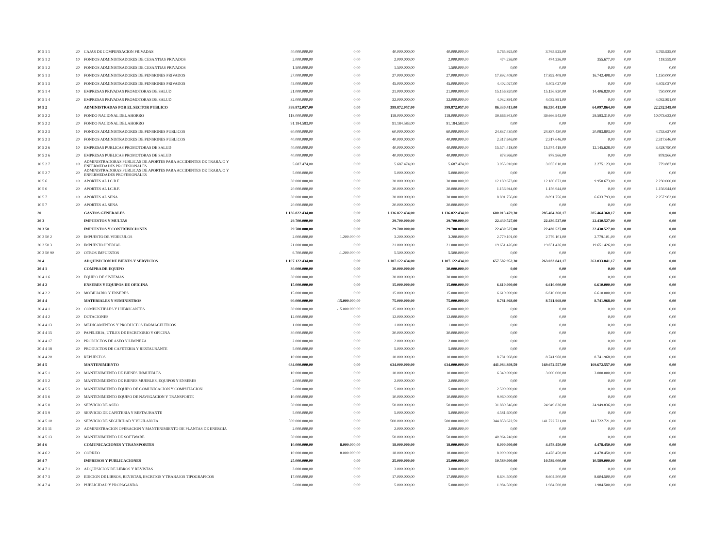| 10 5 1 1 | 20 | CAJAS DE COMPENSACION PRIVADAS | 40.000.000,00 | 0,00 | 40.000.000,00 | 40.000.000,00 | 3.765.925,00 | 3.765.925,00 | 0,00 | 0,00 | 3.765.925,00 |
| 10 5 1 2 | 10 | FONDOS ADMINISTRADORES DE CESANTIAS PRIVADOS | 2.000.000,00 | 0,00 | 2.000.000,00 | 2.000.000,00 | 474.236,00 | 474.236,00 | 355.677,00 | 0,00 | 118.559,00 |
| 10 5 1 2 | 20 | FONDOS ADMINISTRADORES DE CESANTIAS PRIVADOS | 1.500.000,00 | 0,00 | 1.500.000,00 | 1.500.000,00 | 0,00 | 0,00 | 0,00 | 0,00 | 0,00 |
| 10 5 1 3 | 10 | FONDOS ADMINISTRADORES DE PENSIONES PRIVADOS | 27.000.000,00 | 0,00 | 27.000.000,00 | 27.000.000,00 | 17.892.408,00 | 17.892.408,00 | 16.742.408,00 | 0,00 | 1.150.000,00 |
| 10 5 1 3 | 20 | FONDOS ADMINISTRADORES DE PENSIONES PRIVADOS | 45.000.000,00 | 0,00 | 45.000.000,00 | 45.000.000,00 | 4.402.027,00 | 4.402.027,00 | 0,00 | 0,00 | 4.402.027,00 |
| 10 5 1 4 | 10 | EMPRESAS PRIVADAS PROMOTORAS DE SALUD | 21.000.000,00 | 0,00 | 21.000.000,00 | 21.000.000,00 | 15.156.820,00 | 15.156.820,00 | 14.406.820,00 | 0,00 | 750.000,00 |
| 10 5 1 4 | 20 | EMPRESAS PRIVADAS PROMOTORAS DE SALUD | 32.000.000,00 | 0,00 | 32.000.000,00 | 32.000.000,00 | 4.032.891,00 | 4.032.891,00 | 0,00 | 0,00 | 4.032.891,00 |
| 10 5 2 | | ADMINISTRADAS POR EL SECTOR PUBLICO | 399.872.057,00 | 0,00 | 399.872.057,00 | 399.872.057,00 | 86.330.413,00 | 86.330.413,00 | 64.097.864,00 | 0,00 | 22.232.549,00 |
| 10 5 2 2 | 10 | FONDO NACIONAL DEL AHORRO | 118.000.000,00 | 0,00 | 118.000.000,00 | 118.000.000,00 | 39.666.943,00 | 39.666.943,00 | 29.593.310,00 | 0,00 | 10.073.633,00 |
| 10 5 2 2 | 20 | FONDO NACIONAL DEL AHORRO | 91.184.583,00 | 0,00 | 91.184.583,00 | 91.184.583,00 | 0,00 | 0,00 | 0,00 | 0,00 | 0,00 |
| 10 5 2 3 | 10 | FONDOS ADMINISTRADORES DE PENSIONES PUBLICOS | 60.000.000,00 | 0,00 | 60.000.000,00 | 60.000.000,00 | 24.837.430,00 | 24.837.430,00 | 20.083.803,00 | 0,00 | 4.753.627,00 |
| 10 5 2 3 | 20 | FONDOS ADMINISTRADORES DE PENSIONES PUBLICOS | 40.000.000,00 | 0,00 | 40.000.000,00 | 40.000.000,00 | 2.317.646,00 | 2.317.646,00 | 0,00 | 0,00 | 2.317.646,00 |
| 10 5 2 6 | 10 | EMPRESAS PUBLICAS PROMOTORAS DE SALUD | 40.000.000,00 | 0,00 | 40.000.000,00 | 40.000.000,00 | 15.574.418,00 | 15.574.418,00 | 12.145.628,00 | 0,00 | 3.428.790,00 |
| 10 5 2 6 | 20 | EMPRESAS PUBLICAS PROMOTORAS DE SALUD | 40.000.000,00 | 0,00 | 40.000.000,00 | 40.000.000,00 | 878.966,00 | 878.966,00 | 0,00 | 0,00 | 878.966,00 |
| 10 5 2 7 | 10 | ADMINISTRADORAS PUBLICAS DE APORTES PARA ACCIDENTES DE TRABAJO Y ENFERMEDADES PROFESIONALES | 5.687.474,00 | 0,00 | 5.687.474,00 | 5.687.474,00 | 3.055.010,00 | 3.055.010,00 | 2.275.123,00 | 0,00 | 779.887,00 |
| 10 5 2 7 | 20 | ADMINISTRADORAS PUBLICAS DE APORTES PARA ACCIDENTES DE TRABAJO Y ENFERMEDADES PROFESIONALES | 5.000.000,00 | 0,00 | 5.000.000,00 | 5.000.000,00 | 0,00 | 0,00 | 0,00 | 0,00 | 0,00 |
| 10 5 6 | 10 | APORTES AL I.C.B.F. | 30.000.000,00 | 0,00 | 30.000.000,00 | 30.000.000,00 | 12.180.673,00 | 12.180.673,00 | 9.950.673,00 | 0,00 | 2.230.000,00 |
| 10 5 6 | 20 | APORTES AL I.C.B.F. | 20.000.000,00 | 0,00 | 20.000.000,00 | 20.000.000,00 | 1.156.944,00 | 1.156.944,00 | 0,00 | 0,00 | 1.156.944,00 |
| 10 5 7 | 10 | APORTES AL SENA | 30.000.000,00 | 0,00 | 30.000.000,00 | 30.000.000,00 | 8.891.756,00 | 8.891.756,00 | 6.633.793,00 | 0,00 | 2.257.963,00 |
| 10 5 7 | 20 | APORTES AL SENA | 20.000.000,00 | 0,00 | 20.000.000,00 | 20.000.000,00 | 0,00 | 0,00 | 0,00 | 0,00 | 0,00 |
| 20 | | GASTOS GENERALES | 1.136.822.434,00 | 0,00 | 1.136.822.434,00 | 1.136.822.434,00 | 680.013.479,30 | 285.464.368,17 | 285.464.368,17 | 0,00 | 0,00 |
| 20 3 | | IMPUESTOS Y MULTAS | 29.700.000,00 | 0,00 | 29.700.000,00 | 29.700.000,00 | 22.430.527,00 | 22.430.527,00 | 22.430.527,00 | 0,00 | 0,00 |
| 20 3 50 | | IMPUESTOS Y CONTRIBUCIONES | 29.700.000,00 | 0,00 | 29.700.000,00 | 29.700.000,00 | 22.430.527,00 | 22.430.527,00 | 22.430.527,00 | 0,00 | 0,00 |
| 20 3 50 2 | 20 | IMPUESTO DE VEHICULOS | 2.000.000,00 | 1.200.000,00 | 3.200.000,00 | 3.200.000,00 | 2.779.101,00 | 2.779.101,00 | 2.779.101,00 | 0,00 | 0,00 |
| 20 3 50 3 | 20 | IMPUESTO PREDIAL | 21.000.000,00 | 0,00 | 21.000.000,00 | 21.000.000,00 | 19.651.426,00 | 19.651.426,00 | 19.651.426,00 | 0,00 | 0,00 |
| 20 3 50 90 | 20 | OTROS IMPUESTOS | 6.700.000,00 | -1.200.000,00 | 5.500.000,00 | 5.500.000,00 | 0,00 | 0,00 | 0,00 | 0,00 | 0,00 |
| 20 4 | | ADQUISICION DE BIENES Y SERVICIOS | 1.107.122.434,00 | 0,00 | 1.107.122.434,00 | 1.107.122.434,00 | 657.582.952,30 | 263.033.841,17 | 263.033.841,17 | 0,00 | 0,00 |
| 20 4 1 | | COMPRA DE EQUIPO | 30.000.000,00 | 0,00 | 30.000.000,00 | 30.000.000,00 | 0,00 | 0,00 | 0,00 | 0,00 | 0,00 |
| 20 4 1 6 | 20 | EQUIPO DE SISTEMAS | 30.000.000,00 | 0,00 | 30.000.000,00 | 30.000.000,00 | 0,00 | 0,00 | 0,00 | 0,00 | 0,00 |
| 20 4 2 | | ENSERES Y EQUIPOS DE OFICINA | 15.000.000,00 | 0,00 | 15.000.000,00 | 15.000.000,00 | 6.610.000,00 | 6.610.000,00 | 6.610.000,00 | 0,00 | 0,00 |
| 20 4 2 2 | 20 | MOBILIARIO Y ENSERES | 15.000.000,00 | 0,00 | 15.000.000,00 | 15.000.000,00 | 6.610.000,00 | 6.610.000,00 | 6.610.000,00 | 0,00 | 0,00 |
| 20 4 4 | | MATERIALES Y SUMINISTROS | 90.000.000,00 | -15.000.000,00 | 75.000.000,00 | 75.000.000,00 | 8.781.968,00 | 8.741.968,00 | 8.741.968,00 | 0,00 | 0,00 |
| 20 4 4 1 | 20 | COMBUSTIBLES Y LUBRICANTES | 30.000.000,00 | -15.000.000,00 | 15.000.000,00 | 15.000.000,00 | 0,00 | 0,00 | 0,00 | 0,00 | 0,00 |
| 20 4 4 2 | 20 | DOTACIONES | 12.000.000,00 | 0,00 | 12.000.000,00 | 12.000.000,00 | 0,00 | 0,00 | 0,00 | 0,00 | 0,00 |
| 20 4 4 13 | 20 | MEDICAMENTOS Y PRODUCTOS FARMACEUTICOS | 1.000.000,00 | 0,00 | 1.000.000,00 | 1.000.000,00 | 0,00 | 0,00 | 0,00 | 0,00 | 0,00 |
| 20 4 4 15 | 20 | PAPELERIA, UTILES DE ESCRITORIO Y OFICINA | 30.000.000,00 | 0,00 | 30.000.000,00 | 30.000.000,00 | 0,00 | 0,00 | 0,00 | 0,00 | 0,00 |
| 20 4 4 17 | 20 | PRODUCTOS DE ASEO Y LIMPIEZA | 2.000.000,00 | 0,00 | 2.000.000,00 | 2.000.000,00 | 0,00 | 0,00 | 0,00 | 0,00 | 0,00 |
| 20 4 4 18 | 20 | PRODUCTOS DE CAFETERIA Y RESTAURANTE | 5.000.000,00 | 0,00 | 5.000.000,00 | 5.000.000,00 | 0,00 | 0,00 | 0,00 | 0,00 | 0,00 |
| 20 4 4 20 | 20 | REPUESTOS | 10.000.000,00 | 0,00 | 10.000.000,00 | 10.000.000,00 | 8.781.968,00 | 8.741.968,00 | 8.741.968,00 | 0,00 | 0,00 |
| 20 4 5 | | MANTENIMIENTO | 634.000.000,00 | 0,00 | 634.000.000,00 | 634.000.000,00 | 441.084.808,59 | 169.672.557,00 | 169.672.557,00 | 0,00 | 0,00 |
| 20 4 5 1 | 20 | MANTENIMIENTO DE BIENES INMUEBLES | 10.000.000,00 | 0,00 | 10.000.000,00 | 10.000.000,00 | 6.340.000,00 | 3.000.000,00 | 3.000.000,00 | 0,00 | 0,00 |
| 20 4 5 2 | 20 | MANTENIMIENTO DE BIENES MUEBLES, EQUIPOS Y ENSERES | 2.000.000,00 | 0,00 | 2.000.000,00 | 2.000.000,00 | 0,00 | 0,00 | 0,00 | 0,00 | 0,00 |
| 20 4 5 5 | 20 | MANTENIMIENTO EQUIPO DE COMUNICACION Y COMPUTACION | 5.000.000,00 | 0,00 | 5.000.000,00 | 5.000.000,00 | 2.500.000,00 | 0,00 | 0,00 | 0,00 | 0,00 |
| 20 4 5 6 | 20 | MANTENIMIENTO EQUIPO DE NAVEGACION Y TRANSPORTE | 10.000.000,00 | 0,00 | 10.000.000,00 | 10.000.000,00 | 9.960.000,00 | 0,00 | 0,00 | 0,00 | 0,00 |
| 20 4 5 8 | 20 | SERVICIO DE ASEO | 50.000.000,00 | 0,00 | 50.000.000,00 | 50.000.000,00 | 31.880.346,00 | 24.949.836,00 | 24.949.836,00 | 0,00 | 0,00 |
| 20 4 5 9 | 20 | SERVICIO DE CAFETERIA Y RESTAURANTE | 5.000.000,00 | 0,00 | 5.000.000,00 | 5.000.000,00 | 4.581.600,00 | 0,00 | 0,00 | 0,00 | 0,00 |
| 20 4 5 10 | 20 | SERVICIO DE SEGURIDAD Y VIGILANCIA | 500.000.000,00 | 0,00 | 500.000.000,00 | 500.000.000,00 | 344.858.622,59 | 141.722.721,00 | 141.722.721,00 | 0,00 | 0,00 |
| 20 4 5 11 | 20 | ADMINISTRACION OPERACION Y MANTENIMIENTO DE PLANTAS DE ENERGIA | 2.000.000,00 | 0,00 | 2.000.000,00 | 2.000.000,00 | 0,00 | 0,00 | 0,00 | 0,00 | 0,00 |
| 20 4 5 13 | 20 | MANTENIMIENTO DE SOFTWARE | 50.000.000,00 | 0,00 | 50.000.000,00 | 50.000.000,00 | 40.964.240,00 | 0,00 | 0,00 | 0,00 | 0,00 |
| 20 4 6 | | COMUNICACIONES Y TRANSPORTES | 10.000.000,00 | 8.000.000,00 | 18.000.000,00 | 18.000.000,00 | 8.000.000,00 | 4.478.450,00 | 4.478.450,00 | 0,00 | 0,00 |
| 20 4 6 2 | 20 | CORREO | 10.000.000,00 | 8.000.000,00 | 18.000.000,00 | 18.000.000,00 | 8.000.000,00 | 4.478.450,00 | 4.478.450,00 | 0,00 | 0,00 |
| 20 4 7 | | IMPRESOS Y PUBLICACIONES | 25.000.000,00 | 0,00 | 25.000.000,00 | 25.000.000,00 | 10.589.000,00 | 10.589.000,00 | 10.589.000,00 | 0,00 | 0,00 |
| 20 4 7 1 | 20 | ADQUISICION DE LIBROS Y REVISTAS | 3.000.000,00 | 0,00 | 3.000.000,00 | 3.000.000,00 | 0,00 | 0,00 | 0,00 | 0,00 | 0,00 |
| 20 4 7 3 | 20 | EDICION DE LIBROS, REVISTAS, ESCRITOS Y TRABAJOS TIPOGRAFICOS | 17.000.000,00 | 0,00 | 17.000.000,00 | 17.000.000,00 | 8.604.500,00 | 8.604.500,00 | 8.604.500,00 | 0,00 | 0,00 |
| 20 4 7 4 | 20 | PUBLICIDAD Y PROPAGANDA | 5.000.000,00 | 0,00 | 5.000.000,00 | 5.000.000,00 | 1.984.500,00 | 1.984.500,00 | 1.984.500,00 | 0,00 | 0,00 |